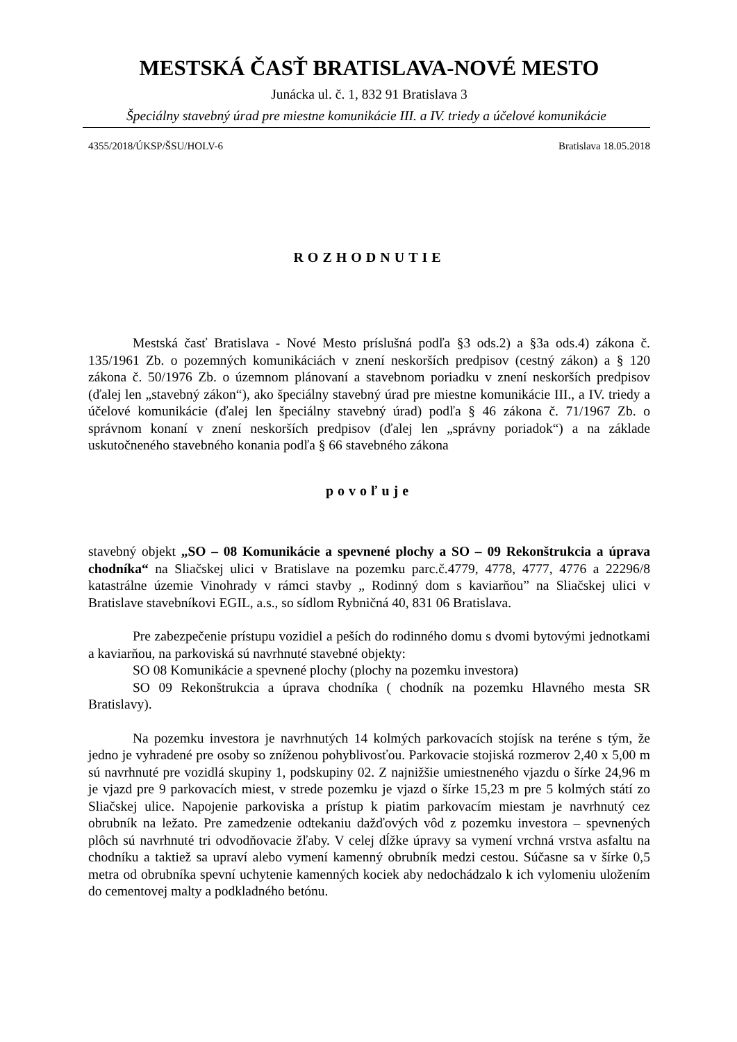MESTSKÁ ČASŤ BRATISLAVA-NOVÉ MESTO
Junácka ul. č. 1, 832 91 Bratislava 3
Špeciálny stavebný úrad pre miestne komunikácie III. a IV. triedy a účelové komunikácie
4355/2018/ÚKSP/ŠSU/HOLV-6 Bratislava 18.05.2018
ROZHODNUTIE
Mestská časť Bratislava - Nové Mesto príslušná podľa §3 ods.2) a §3a ods.4) zákona č. 135/1961 Zb. o pozemných komunikáciách v znení neskorších predpisov (cestný zákon) a § 120 zákona č. 50/1976 Zb. o územnom plánovaní a stavebnom poriadku v znení neskorších predpisov (ďalej len „stavebný zákon“), ako špeciálny stavebný úrad pre miestne komunikácie III., a IV. triedy a účelové komunikácie (ďalej len špeciálny stavebný úrad) podľa § 46 zákona č. 71/1967 Zb. o správnom konaní v znení neskorších predpisov (ďalej len „správny poriadok“) a na základe uskutočneného stavebného konania podľa § 66 stavebného zákona
povoľuje
stavebný objekt „SO – 08 Komunikácie a spevnené plochy a SO – 09 Rekonštrukcia a úprava chodníka“ na Sliačskej ulici v Bratislave na pozemku parc.č.4779, 4778, 4777, 4776 a 22296/8 katastrálne územie Vinohrady v rámci stavby „ Rodinný dom s kaviarňou” na Sliačskej ulici v Bratislave stavebníkovi EGIL, a.s., so sídlom Rybničná 40, 831 06 Bratislava.
Pre zabezpečenie prístupu vozidiel a peších do rodinného domu s dvomi bytovými jednotkami a kaviarňou, na parkoviská sú navrhnuté stavebné objekty:
SO 08 Komunikácie a spevnené plochy (plochy na pozemku investora)
SO 09 Rekonštrukcia a úprava chodníka ( chodník na pozemku Hlavného mesta SR Bratislavy).
Na pozemku investora je navrhnutých 14 kolmých parkovacích stojísk na teréne s tým, že jedno je vyhradené pre osoby so zníženou pohyblivosťou. Parkovacie stojiská rozmerov 2,40 x 5,00 m sú navrhnuté pre vozidlá skupiny 1, podskupiny 02. Z najnižšie umiestneného vjazdu o šírke 24,96 m je vjazd pre 9 parkovacích miest, v strede pozemku je vjazd o šírke 15,23 m pre 5 kolmých státí zo Sliačskej ulice. Napojenie parkoviska a prístup k piatim parkovacím miestam je navrhnutý cez obrubník na ležato. Pre zamedzenie odtekaniu dažďových vôd z pozemku investora – spevnených plôch sú navrhnuté tri odvodňovacie žľaby. V celej dĺžke úpravy sa vymení vrchná vrstva asfaltu na chodníku a taktiež sa upraví alebo vymení kamenný obrubník medzi cestou. Súčasne sa v šírke 0,5 metra od obrubníka spevní uchytenie kamenných kociek aby nedochádzalo k ich vylomeniu uložením do cementovej malty a podkladného betónu.